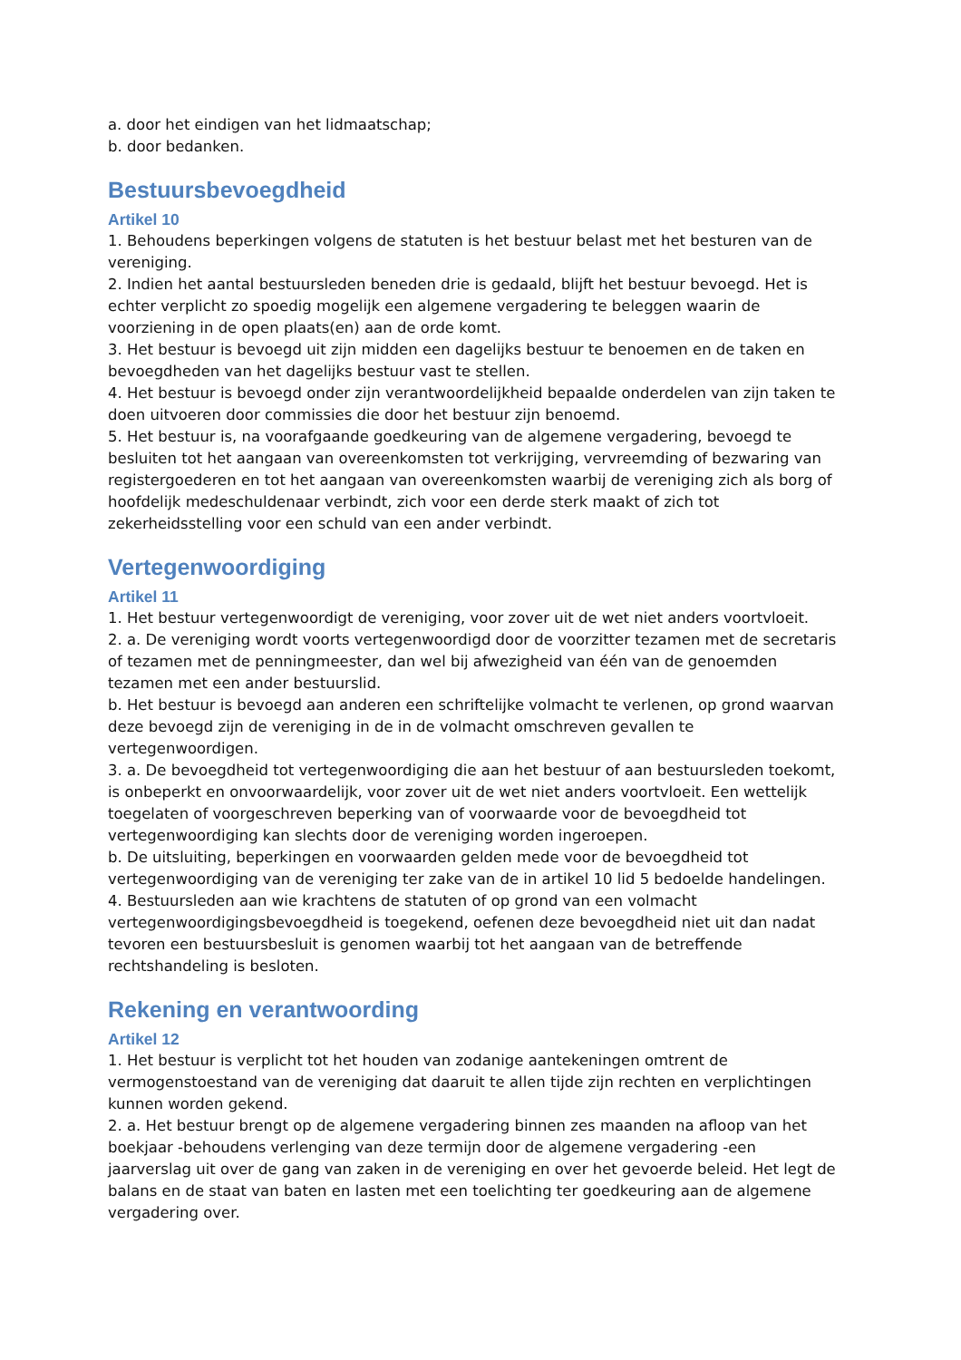a. door het eindigen van het lidmaatschap;
b. door bedanken.
Bestuursbevoegdheid
Artikel 10
1. Behoudens beperkingen volgens de statuten is het bestuur belast met het besturen van de vereniging.
2. Indien het aantal bestuursleden beneden drie is gedaald, blijft het bestuur bevoegd. Het is echter verplicht zo spoedig mogelijk een algemene vergadering te beleggen waarin de voorziening in de open plaats(en) aan de orde komt.
3. Het bestuur is bevoegd uit zijn midden een dagelijks bestuur te benoemen en de taken en bevoegdheden van het dagelijks bestuur vast te stellen.
4. Het bestuur is bevoegd onder zijn verantwoordelijkheid bepaalde onderdelen van zijn taken te doen uitvoeren door commissies die door het bestuur zijn benoemd.
5. Het bestuur is, na voorafgaande goedkeuring van de algemene vergadering, bevoegd te besluiten tot het aangaan van overeenkomsten tot verkrijging, vervreemding of bezwaring van registergoederen en tot het aangaan van overeenkomsten waarbij de vereniging zich als borg of hoofdelijk medeschuldenaar verbindt, zich voor een derde sterk maakt of zich tot zekerheidsstelling voor een schuld van een ander verbindt.
Vertegenwoordiging
Artikel 11
1. Het bestuur vertegenwoordigt de vereniging, voor zover uit de wet niet anders voortvloeit.
2. a. De vereniging wordt voorts vertegenwoordigd door de voorzitter tezamen met de secretaris of tezamen met de penningmeester, dan wel bij afwezigheid van één van de genoemden tezamen met een ander bestuurslid.
b. Het bestuur is bevoegd aan anderen een schriftelijke volmacht te verlenen, op grond waarvan deze bevoegd zijn de vereniging in de in de volmacht omschreven gevallen te vertegenwoordigen.
3. a. De bevoegdheid tot vertegenwoordiging die aan het bestuur of aan bestuursleden toekomt, is onbeperkt en onvoorwaardelijk, voor zover uit de wet niet anders voortvloeit. Een wettelijk toegelaten of voorgeschreven beperking van of voorwaarde voor de bevoegdheid tot vertegenwoordiging kan slechts door de vereniging worden ingeroepen.
b. De uitsluiting, beperkingen en voorwaarden gelden mede voor de bevoegdheid tot vertegenwoordiging van de vereniging ter zake van de in artikel 10 lid 5 bedoelde handelingen.
4. Bestuursleden aan wie krachtens de statuten of op grond van een volmacht vertegenwoordigingsbevoegdheid is toegekend, oefenen deze bevoegdheid niet uit dan nadat tevoren een bestuursbesluit is genomen waarbij tot het aangaan van de betreffende rechtshandeling is besloten.
Rekening en verantwoording
Artikel 12
1. Het bestuur is verplicht tot het houden van zodanige aantekeningen omtrent de vermogenstoestand van de vereniging dat daaruit te allen tijde zijn rechten en verplichtingen kunnen worden gekend.
2. a. Het bestuur brengt op de algemene vergadering binnen zes maanden na afloop van het boekjaar -behoudens verlenging van deze termijn door de algemene vergadering -een jaarverslag uit over de gang van zaken in de vereniging en over het gevoerde beleid. Het legt de balans en de staat van baten en lasten met een toelichting ter goedkeuring aan de algemene vergadering over.